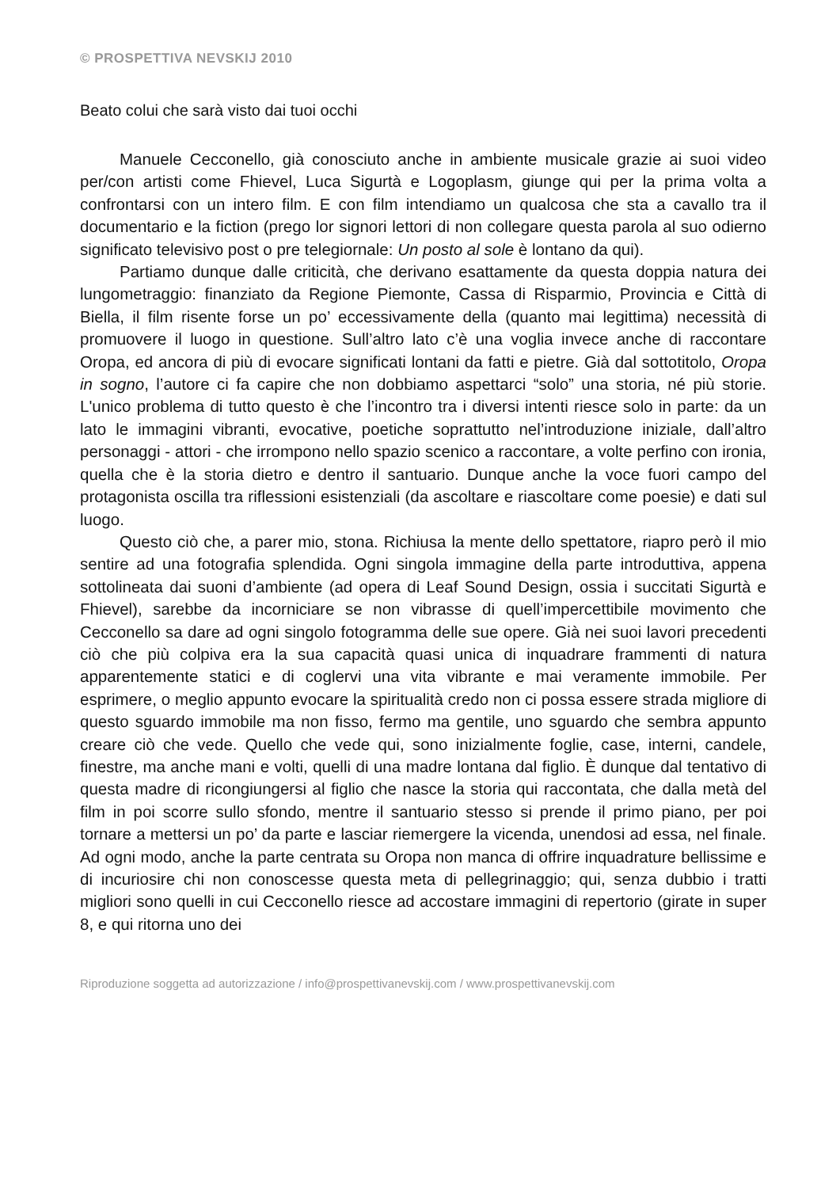© PROSPETTIVA NEVSKIJ 2010
Beato colui che sarà visto dai tuoi occhi
Manuele Cecconello, già conosciuto anche in ambiente musicale grazie ai suoi video per/con artisti come Fhievel, Luca Sigurtà e Logoplasm, giunge qui per la prima volta a confrontarsi con un intero film. E con film intendiamo un qualcosa che sta a cavallo tra il documentario e la fiction (prego lor signori lettori di non collegare questa parola al suo odierno significato televisivo post o pre telegiornale: Un posto al sole è lontano da qui).
Partiamo dunque dalle criticità, che derivano esattamente da questa doppia natura dei lungometraggio: finanziato da Regione Piemonte, Cassa di Risparmio, Provincia e Città di Biella, il film risente forse un po’ eccessivamente della (quanto mai legittima) necessità di promuovere il luogo in questione. Sull’altro lato c’è una voglia invece anche di raccontare Oropa, ed ancora di più di evocare significati lontani da fatti e pietre. Già dal sottotitolo, Oropa in sogno, l’autore ci fa capire che non dobbiamo aspettarci “solo” una storia, né più storie. L'unico problema di tutto questo è che l’incontro tra i diversi intenti riesce solo in parte: da un lato le immagini vibranti, evocative, poetiche soprattutto nel’introduzione iniziale, dall’altro personaggi - attori - che irrompono nello spazio scenico a raccontare, a volte perfino con ironia, quella che è la storia dietro e dentro il santuario. Dunque anche la voce fuori campo del protagonista oscilla tra riflessioni esistenziali (da ascoltare e riascoltare come poesie) e dati sul luogo.
Questo ciò che, a parer mio, stona. Richiusa la mente dello spettatore, riapro però il mio sentire ad una fotografia splendida. Ogni singola immagine della parte introduttiva, appena sottolineata dai suoni d’ambiente (ad opera di Leaf Sound Design, ossia i succitati Sigurtà e Fhievel), sarebbe da incorniciare se non vibrasse di quell’impercettibile movimento che Cecconello sa dare ad ogni singolo fotogramma delle sue opere. Già nei suoi lavori precedenti ciò che più colpiva era la sua capacità quasi unica di inquadrare frammenti di natura apparentemente statici e di coglervi una vita vibrante e mai veramente immobile. Per esprimere, o meglio appunto evocare la spiritualità credo non ci possa essere strada migliore di questo sguardo immobile ma non fisso, fermo ma gentile, uno sguardo che sembra appunto creare ciò che vede. Quello che vede qui, sono inizialmente foglie, case, interni, candele, finestre, ma anche mani e volti, quelli di una madre lontana dal figlio. È dunque dal tentativo di questa madre di ricongiungersi al figlio che nasce la storia qui raccontata, che dalla metà del film in poi scorre sullo sfondo, mentre il santuario stesso si prende il primo piano, per poi tornare a mettersi un po’ da parte e lasciar riemergere la vicenda, unendosi ad essa, nel finale. Ad ogni modo, anche la parte centrata su Oropa non manca di offrire inquadrature bellissime e di incuriosire chi non conoscesse questa meta di pellegrinaggio; qui, senza dubbio i tratti migliori sono quelli in cui Cecconello riesce ad accostare immagini di repertorio (girate in super 8, e qui ritorna uno dei
Riproduzione soggetta ad autorizzazione / info@prospettivanevskij.com / www.prospettivanevskij.com